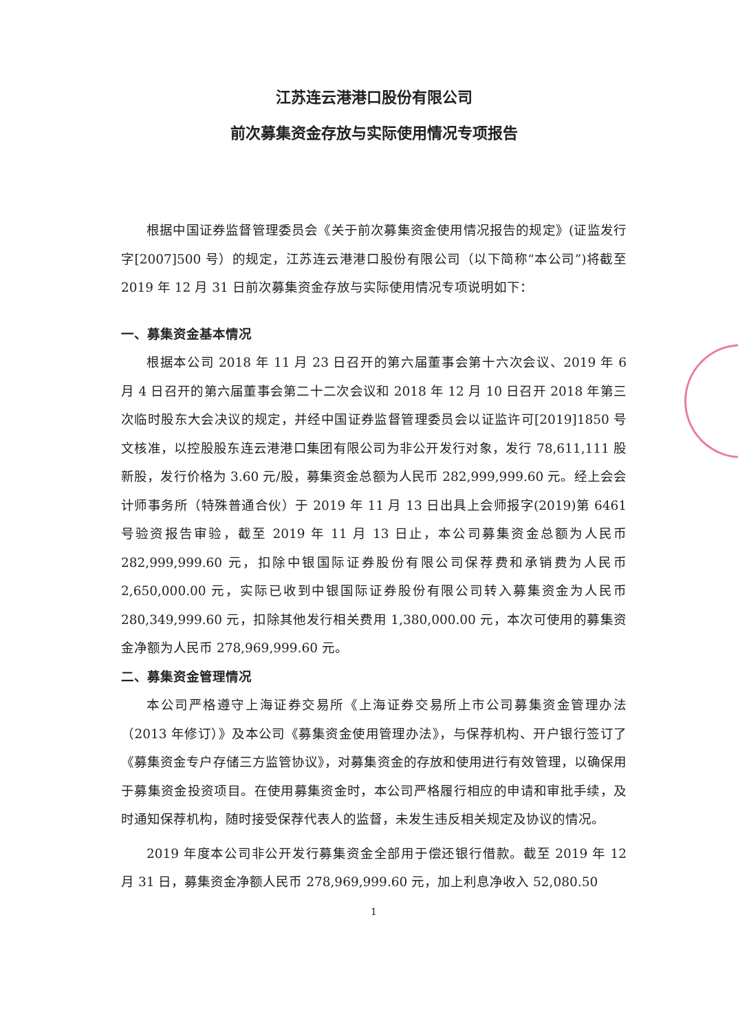江苏连云港港口股份有限公司
前次募集资金存放与实际使用情况专项报告
根据中国证券监督管理委员会《关于前次募集资金使用情况报告的规定》(证监发行字[2007]500 号）的规定，江苏连云港港口股份有限公司（以下简称“本公司”)将截至 2019 年 12 月 31 日前次募集资金存放与实际使用情况专项说明如下：
一、募集资金基本情况
根据本公司 2018 年 11 月 23 日召开的第六届董事会第十六次会议、2019 年 6 月 4 日召开的第六届董事会第二十二次会议和 2018 年 12 月 10 日召开 2018 年第三次临时股东大会决议的规定，并经中国证券监督管理委员会以证监许可[2019]1850 号文核准，以控股股东连云港港口集团有限公司为非公开发行对象，发行 78,611,111 股新股，发行价格为 3.60 元/股，募集资金总额为人民币 282,999,999.60 元。经上会会计师事务所（特殊普通合伙）于 2019 年 11 月 13 日出具上会师报字(2019)第 6461 号验资报告审验，截至 2019 年 11 月 13 日止，本公司募集资金总额为人民币 282,999,999.60 元，扣除中银国际证券股份有限公司保荐费和承销费为人民币 2,650,000.00 元，实际已收到中银国际证券股份有限公司转入募集资金为人民币 280,349,999.60 元，扣除其他发行相关费用 1,380,000.00 元，本次可使用的募集资金净额为人民币 278,969,999.60 元。
二、募集资金管理情况
本公司严格遵守上海证券交易所《上海证券交易所上市公司募集资金管理办法（2013 年修订）》及本公司《募集资金使用管理办法》，与保荐机构、开户银行签订了《募集资金专户存储三方监管协议》，对募集资金的存放和使用进行有效管理，以确保用于募集资金投资项目。在使用募集资金时，本公司严格履行相应的申请和审批手续，及时通知保荐机构，随时接受保荐代表人的监督，未发生违反相关规定及协议的情况。
2019 年度本公司非公开发行募集资金全部用于偿还银行借款。截至 2019 年 12 月 31 日，募集资金净额人民币 278,969,999.60 元，加上利息净收入 52,080.50
1